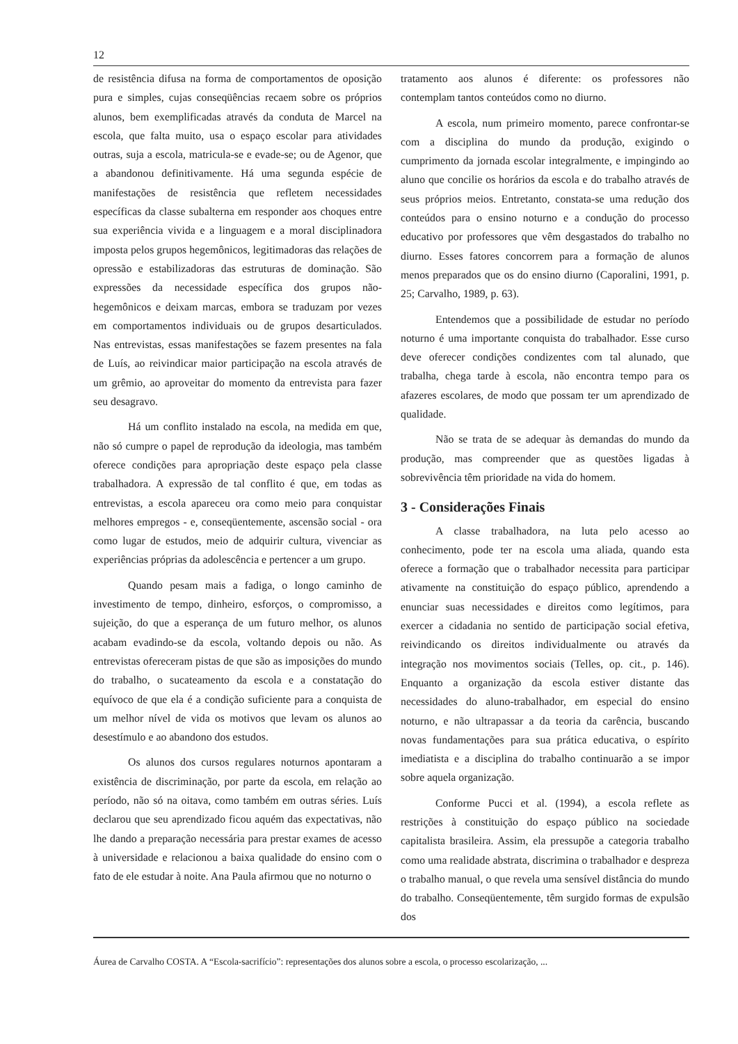12
de resistência difusa na forma de comportamentos de oposição pura e simples, cujas conseqüências recaem sobre os próprios alunos, bem exemplificadas através da conduta de Marcel na escola, que falta muito, usa o espaço escolar para atividades outras, suja a escola, matricula-se e evade-se; ou de Agenor, que a abandonou definitivamente. Há uma segunda espécie de manifestações de resistência que refletem necessidades específicas da classe subalterna em responder aos choques entre sua experiência vivida e a linguagem e a moral disciplinadora imposta pelos grupos hegemônicos, legitimadoras das relações de opressão e estabilizadoras das estruturas de dominação. São expressões da necessidade específica dos grupos não-hegemônicos e deixam marcas, embora se traduzam por vezes em comportamentos individuais ou de grupos desarticulados. Nas entrevistas, essas manifestações se fazem presentes na fala de Luís, ao reivindicar maior participação na escola através de um grêmio, ao aproveitar do momento da entrevista para fazer seu desagravo.
Há um conflito instalado na escola, na medida em que, não só cumpre o papel de reprodução da ideologia, mas também oferece condições para apropriação deste espaço pela classe trabalhadora. A expressão de tal conflito é que, em todas as entrevistas, a escola apareceu ora como meio para conquistar melhores empregos - e, conseqüentemente, ascensão social - ora como lugar de estudos, meio de adquirir cultura, vivenciar as experiências próprias da adolescência e pertencer a um grupo.
Quando pesam mais a fadiga, o longo caminho de investimento de tempo, dinheiro, esforços, o compromisso, a sujeição, do que a esperança de um futuro melhor, os alunos acabam evadindo-se da escola, voltando depois ou não. As entrevistas ofereceram pistas de que são as imposições do mundo do trabalho, o sucateamento da escola e a constatação do equívoco de que ela é a condição suficiente para a conquista de um melhor nível de vida os motivos que levam os alunos ao desestímulo e ao abandono dos estudos.
Os alunos dos cursos regulares noturnos apontaram a existência de discriminação, por parte da escola, em relação ao período, não só na oitava, como também em outras séries. Luís declarou que seu aprendizado ficou aquém das expectativas, não lhe dando a preparação necessária para prestar exames de acesso à universidade e relacionou a baixa qualidade do ensino com o fato de ele estudar à noite. Ana Paula afirmou que no noturno o
tratamento aos alunos é diferente: os professores não contemplam tantos conteúdos como no diurno.
A escola, num primeiro momento, parece confrontar-se com a disciplina do mundo da produção, exigindo o cumprimento da jornada escolar integralmente, e impingindo ao aluno que concilie os horários da escola e do trabalho através de seus próprios meios. Entretanto, constata-se uma redução dos conteúdos para o ensino noturno e a condução do processo educativo por professores que vêm desgastados do trabalho no diurno. Esses fatores concorrem para a formação de alunos menos preparados que os do ensino diurno (Caporalini, 1991, p. 25; Carvalho, 1989, p. 63).
Entendemos que a possibilidade de estudar no período noturno é uma importante conquista do trabalhador. Esse curso deve oferecer condições condizentes com tal alunado, que trabalha, chega tarde à escola, não encontra tempo para os afazeres escolares, de modo que possam ter um aprendizado de qualidade.
Não se trata de se adequar às demandas do mundo da produção, mas compreender que as questões ligadas à sobrevivência têm prioridade na vida do homem.
3 - Considerações Finais
A classe trabalhadora, na luta pelo acesso ao conhecimento, pode ter na escola uma aliada, quando esta oferece a formação que o trabalhador necessita para participar ativamente na constituição do espaço público, aprendendo a enunciar suas necessidades e direitos como legítimos, para exercer a cidadania no sentido de participação social efetiva, reivindicando os direitos individualmente ou através da integração nos movimentos sociais (Telles, op. cit., p. 146). Enquanto a organização da escola estiver distante das necessidades do aluno-trabalhador, em especial do ensino noturno, e não ultrapassar a da teoria da carência, buscando novas fundamentações para sua prática educativa, o espírito imediatista e a disciplina do trabalho continuarão a se impor sobre aquela organização.
Conforme Pucci et al. (1994), a escola reflete as restrições à constituição do espaço público na sociedade capitalista brasileira. Assim, ela pressupõe a categoria trabalho como uma realidade abstrata, discrimina o trabalhador e despreza o trabalho manual, o que revela uma sensível distância do mundo do trabalho. Conseqüentemente, têm surgido formas de expulsão dos
Áurea de Carvalho COSTA. A “Escola-sacrifício”: representações dos alunos sobre a escola, o processo escolarização, ...